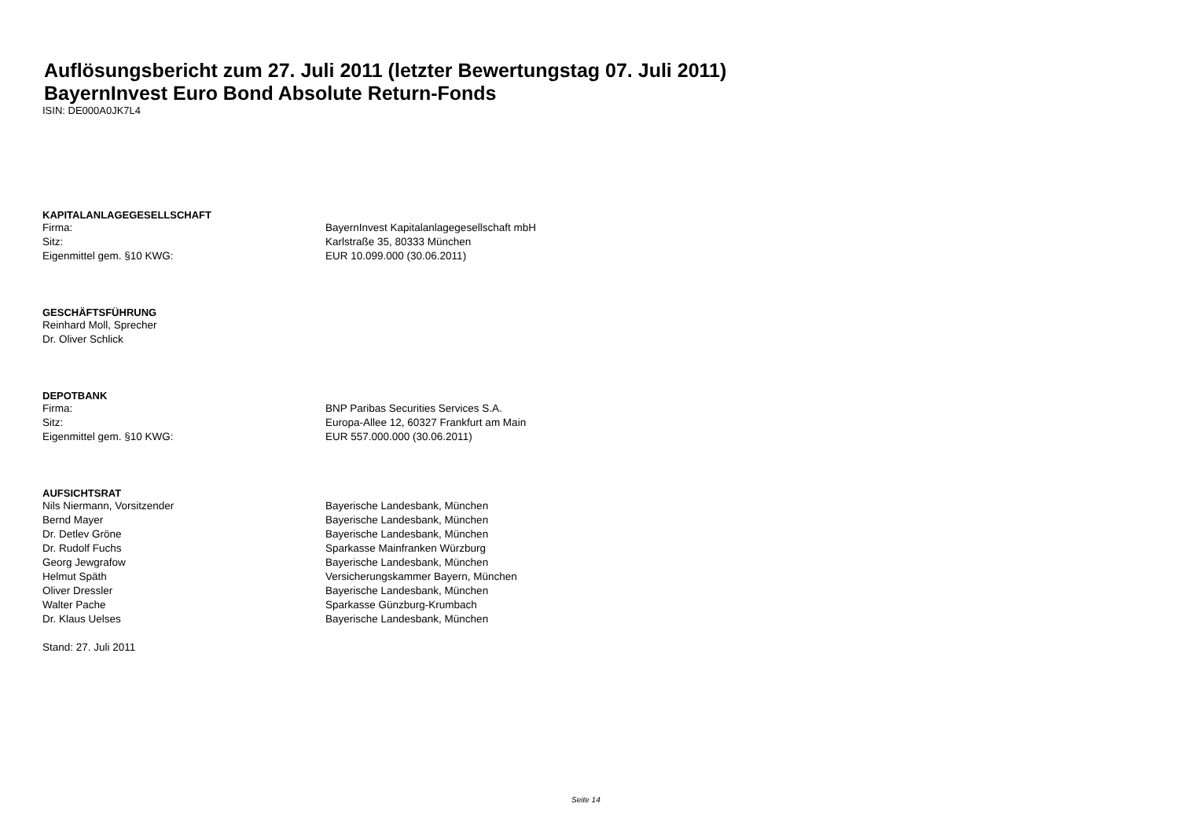Auflösungsbericht zum 27. Juli 2011 (letzter Bewertungstag 07. Juli 2011)
BayernInvest Euro Bond Absolute Return-Fonds
ISIN: DE000A0JK7L4
| KAPITALANLAGEGESELLSCHAFT | |
| --- | --- |
| Firma: | BayernInvest Kapitalanlagegesellschaft mbH |
| Sitz: | Karlstraße 35, 80333 München |
| Eigenmittel gem. §10 KWG: | EUR 10.099.000 (30.06.2011) |
| GESCHÄFTSFÜHRUNG | |
| Reinhard Moll, Sprecher | |
| Dr. Oliver Schlick | |
| DEPOTBANK | |
| Firma: | BNP Paribas Securities Services S.A. |
| Sitz: | Europa-Allee 12, 60327 Frankfurt am Main |
| Eigenmittel gem. §10 KWG: | EUR 557.000.000 (30.06.2011) |
| AUFSICHTSRAT | |
| Nils Niermann, Vorsitzender | Bayerische Landesbank, München |
| Bernd Mayer | Bayerische Landesbank, München |
| Dr. Detlev Gröne | Bayerische Landesbank, München |
| Dr. Rudolf Fuchs | Sparkasse Mainfranken Würzburg |
| Georg Jewgrafow | Bayerische Landesbank, München |
| Helmut Späth | Versicherungskammer Bayern, München |
| Oliver Dressler | Bayerische Landesbank, München |
| Walter Pache | Sparkasse Günzburg-Krumbach |
| Dr. Klaus Uelses | Bayerische Landesbank, München |
| Stand: 27. Juli 2011 | |
Seite 14